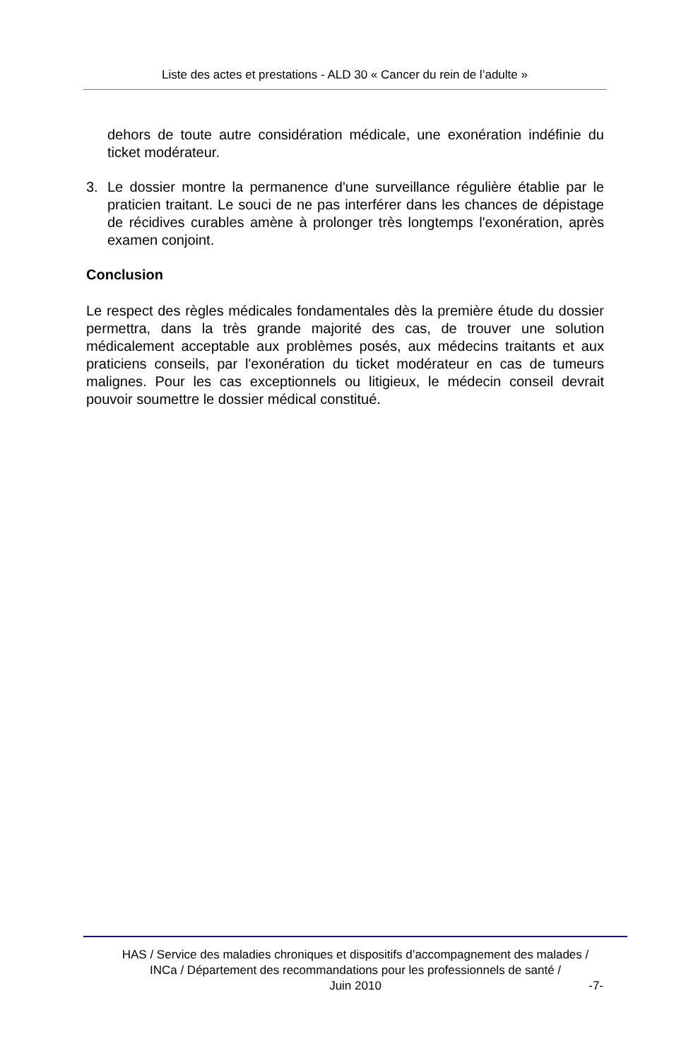Liste des actes et prestations - ALD 30 « Cancer du rein de l’adulte »
dehors de toute autre considération médicale, une exonération indéfinie du ticket modérateur.
3. Le dossier montre la permanence d'une surveillance régulière établie par le praticien traitant. Le souci de ne pas interférer dans les chances de dépistage de récidives curables amène à prolonger très longtemps l'exonération, après examen conjoint.
Conclusion
Le respect des règles médicales fondamentales dès la première étude du dossier permettra, dans la très grande majorité des cas, de trouver une solution médicalement acceptable aux problèmes posés, aux médecins traitants et aux praticiens conseils, par l'exonération du ticket modérateur en cas de tumeurs malignes. Pour les cas exceptionnels ou litigieux, le médecin conseil devrait pouvoir soumettre le dossier médical constitué.
HAS / Service des maladies chroniques et dispositifs d’accompagnement des malades /
INCa / Département des recommandations pour les professionnels de santé /
Juin 2010 -7-